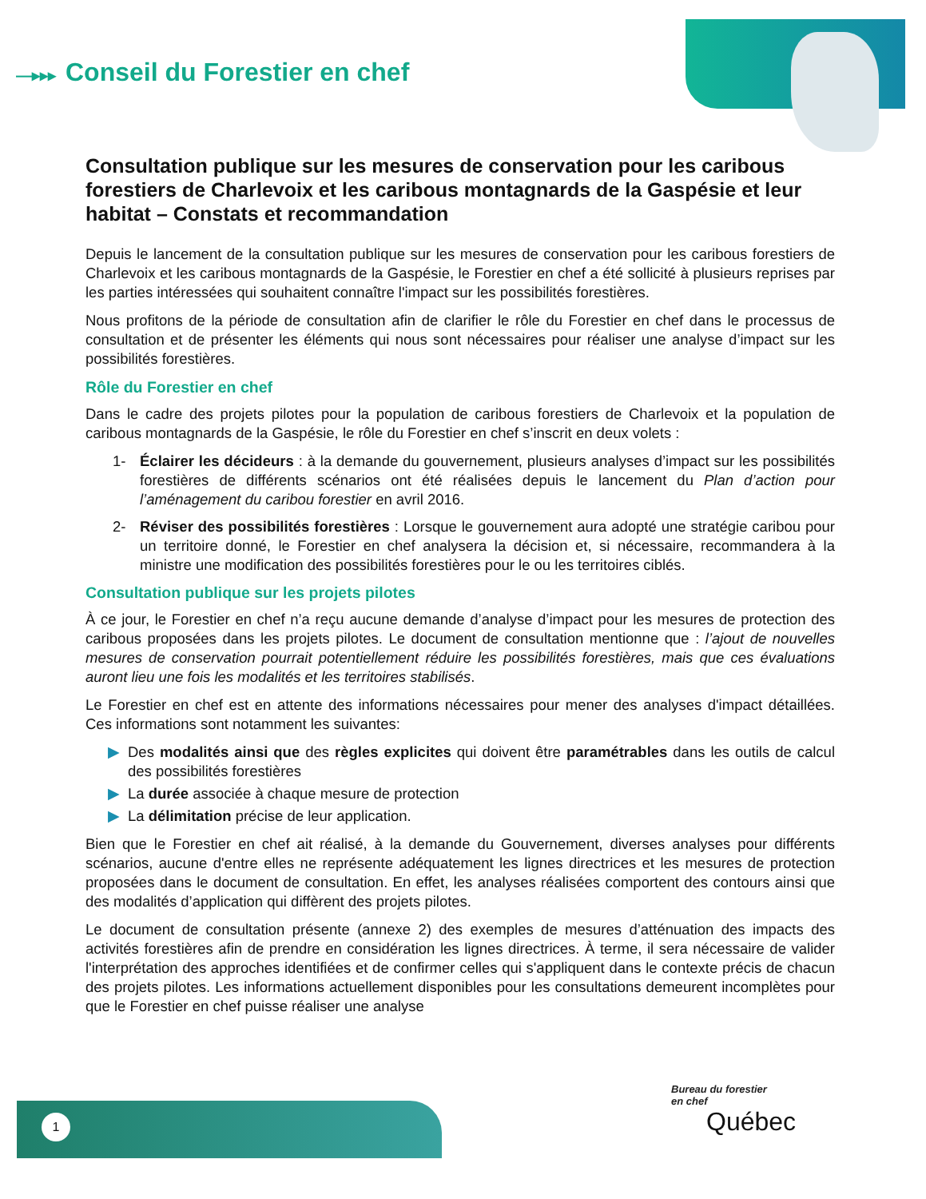—▸▸▸ Conseil du Forestier en chef
Consultation publique sur les mesures de conservation pour les caribous forestiers de Charlevoix et les caribous montagnards de la Gaspésie et leur habitat – Constats et recommandation
Depuis le lancement de la consultation publique sur les mesures de conservation pour les caribous forestiers de Charlevoix et les caribous montagnards de la Gaspésie, le Forestier en chef a été sollicité à plusieurs reprises par les parties intéressées qui souhaitent connaître l'impact sur les possibilités forestières.
Nous profitons de la période de consultation afin de clarifier le rôle du Forestier en chef dans le processus de consultation et de présenter les éléments qui nous sont nécessaires pour réaliser une analyse d’impact sur les possibilités forestières.
Rôle du Forestier en chef
Dans le cadre des projets pilotes pour la population de caribous forestiers de Charlevoix et la population de caribous montagnards de la Gaspésie, le rôle du Forestier en chef s’inscrit en deux volets :
1- Éclairer les décideurs : à la demande du gouvernement, plusieurs analyses d’impact sur les possibilités forestières de différents scénarios ont été réalisées depuis le lancement du Plan d’action pour l’aménagement du caribou forestier en avril 2016.
2- Réviser des possibilités forestières : Lorsque le gouvernement aura adopté une stratégie caribou pour un territoire donné, le Forestier en chef analysera la décision et, si nécessaire, recommandera à la ministre une modification des possibilités forestières pour le ou les territoires ciblés.
Consultation publique sur les projets pilotes
À ce jour, le Forestier en chef n’a reçu aucune demande d’analyse d’impact pour les mesures de protection des caribous proposées dans les projets pilotes. Le document de consultation mentionne que : l’ajout de nouvelles mesures de conservation pourrait potentiellement réduire les possibilités forestières, mais que ces évaluations auront lieu une fois les modalités et les territoires stabilisés.
Le Forestier en chef est en attente des informations nécessaires pour mener des analyses d'impact détaillées. Ces informations sont notamment les suivantes:
▶ Des modalités ainsi que des règles explicites qui doivent être paramétrables dans les outils de calcul des possibilités forestières
▶ La durée associée à chaque mesure de protection
▶ La délimitation précise de leur application.
Bien que le Forestier en chef ait réalisé, à la demande du Gouvernement, diverses analyses pour différents scénarios, aucune d'entre elles ne représente adéquatement les lignes directrices et les mesures de protection proposées dans le document de consultation. En effet, les analyses réalisées comportent des contours ainsi que des modalités d’application qui diffèrent des projets pilotes.
Le document de consultation présente (annexe 2) des exemples de mesures d’atténuation des impacts des activités forestières afin de prendre en considération les lignes directrices. À terme, il sera nécessaire de valider l'interprétation des approches identifiées et de confirmer celles qui s'appliquent dans le contexte précis de chacun des projets pilotes. Les informations actuellement disponibles pour les consultations demeurent incomplètes pour que le Forestier en chef puisse réaliser une analyse
1
Bureau du forestier
en chef
Québec